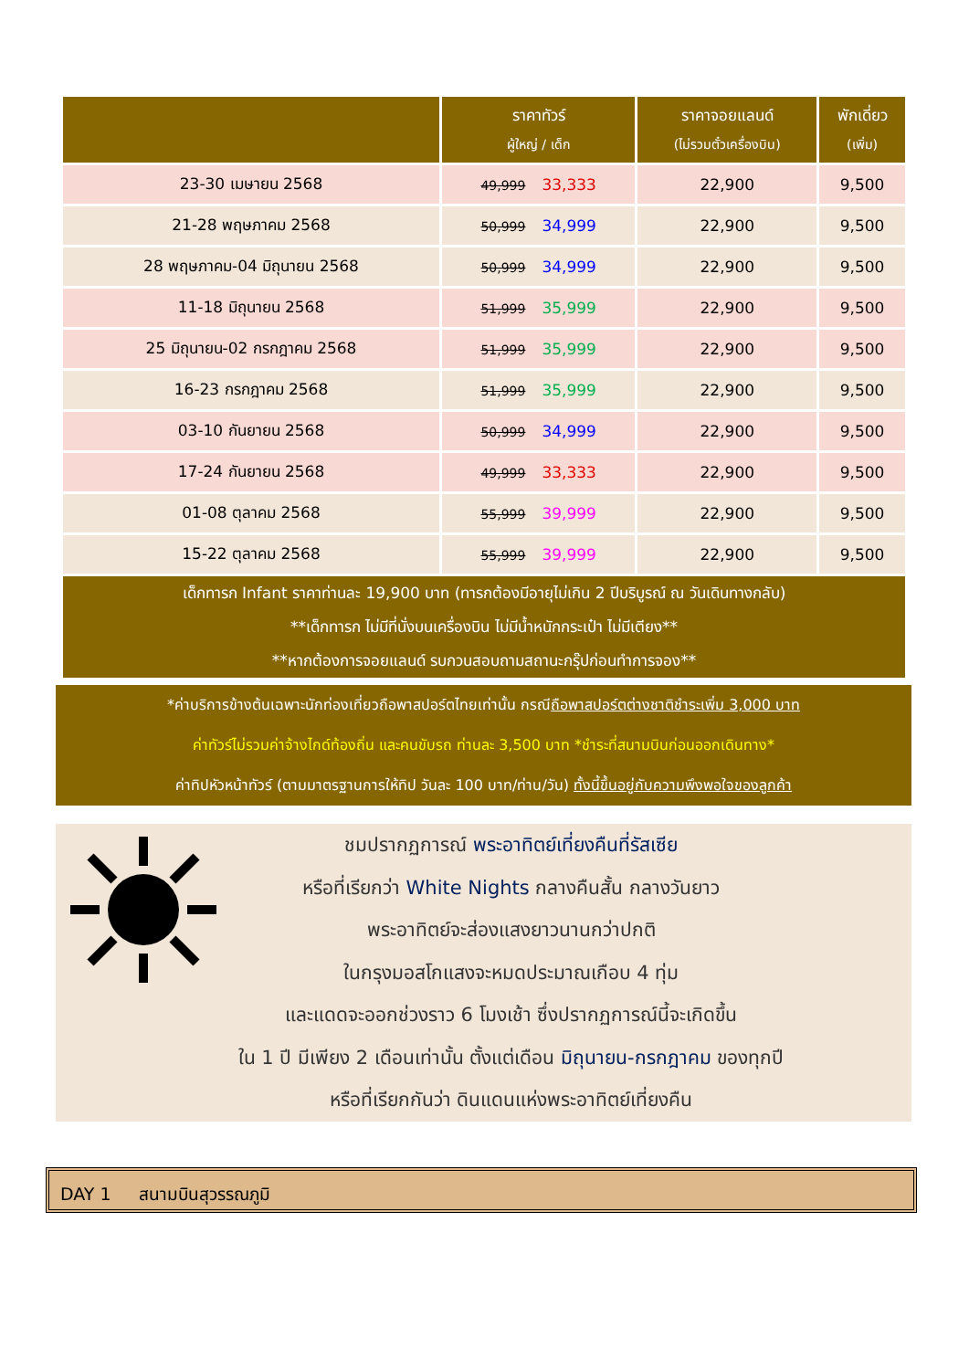| | ราคาทัวร์ ผู้ใหญ่ / เด็ก | ราคาจอยแลนด์ (ไม่รวมตั๋วเครื่องบิน) | พักเดี่ยว (เพิ่ม) |
| --- | --- | --- | --- |
| 23-30 เมษายน 2568 | 49,999 33,333 | 22,900 | 9,500 |
| 21-28 พฤษภาคม 2568 | 50,999 34,999 | 22,900 | 9,500 |
| 28 พฤษภาคม-04 มิถุนายน 2568 | 50,999 34,999 | 22,900 | 9,500 |
| 11-18 มิถุนายน 2568 | 51,999 35,999 | 22,900 | 9,500 |
| 25 มิถุนายน-02 กรกฎาคม 2568 | 51,999 35,999 | 22,900 | 9,500 |
| 16-23 กรกฎาคม 2568 | 51,999 35,999 | 22,900 | 9,500 |
| 03-10 กันยายน 2568 | 50,999 34,999 | 22,900 | 9,500 |
| 17-24 กันยายน 2568 | 49,999 33,333 | 22,900 | 9,500 |
| 01-08 ตุลาคม 2568 | 55,999 39,999 | 22,900 | 9,500 |
| 15-22 ตุลาคม 2568 | 55,999 39,999 | 22,900 | 9,500 |
| เด็กทารก Infant ราคาท่านละ 19,900 บาท (ทารกต้องมีอายุไม่เกิน 2 ปีบริบูรณ์ ณ วันเดินทางกลับ) **เด็กทารก ไม่มีที่นั่งบนเครื่องบิน ไม่มีน้ำหนักกระเป๋า ไม่มีเตียง** **หากต้องการจอยแลนด์ รบกวนสอบถามสถานะกรุ๊ปก่อนทำการจอง** | | | |
*ค่าบริการข้างต้นเฉพาะนักท่องเที่ยวถือพาสปอร์ตไทยเท่านั้น กรณีถือพาสปอร์ตต่างชาติชำระเพิ่ม 3,000 บาท
ค่าทัวร์ไม่รวมค่าจ้างไกด์ท้องถิ่น และคนขับรถ ท่านละ 3,500 บาท *ชำระที่สนามบินก่อนออกเดินทาง*
ค่าทิปหัวหน้าทัวร์ (ตามมาตรฐานการให้ทิป วันละ 100 บาท/ท่าน/วัน) ทั้งนี้ขึ้นอยู่กับความพึงพอใจของลูกค้า
ชมปรากฏการณ์ พระอาทิตย์เที่ยงคืนที่รัสเซีย
หรือที่เรียกว่า White Nights กลางคืนสั้น กลางวันยาว
พระอาทิตย์จะส่องแสงยาวนานกว่าปกติ
ในกรุงมอสโกแสงจะหมดประมาณเกือบ 4 ทุ่ม
และแดดจะออกช่วงราว 6 โมงเช้า ซึ่งปรากฏการณ์นี้จะเกิดขึ้น
ใน 1 ปี มีเพียง 2 เดือนเท่านั้น ตั้งแต่เดือน มิถุนายน-กรกฎาคม ของทุกปี
หรือที่เรียกกันว่า ดินแดนแห่งพระอาทิตย์เที่ยงคืน
DAY 1 สนามบินสุวรรณภูมิ